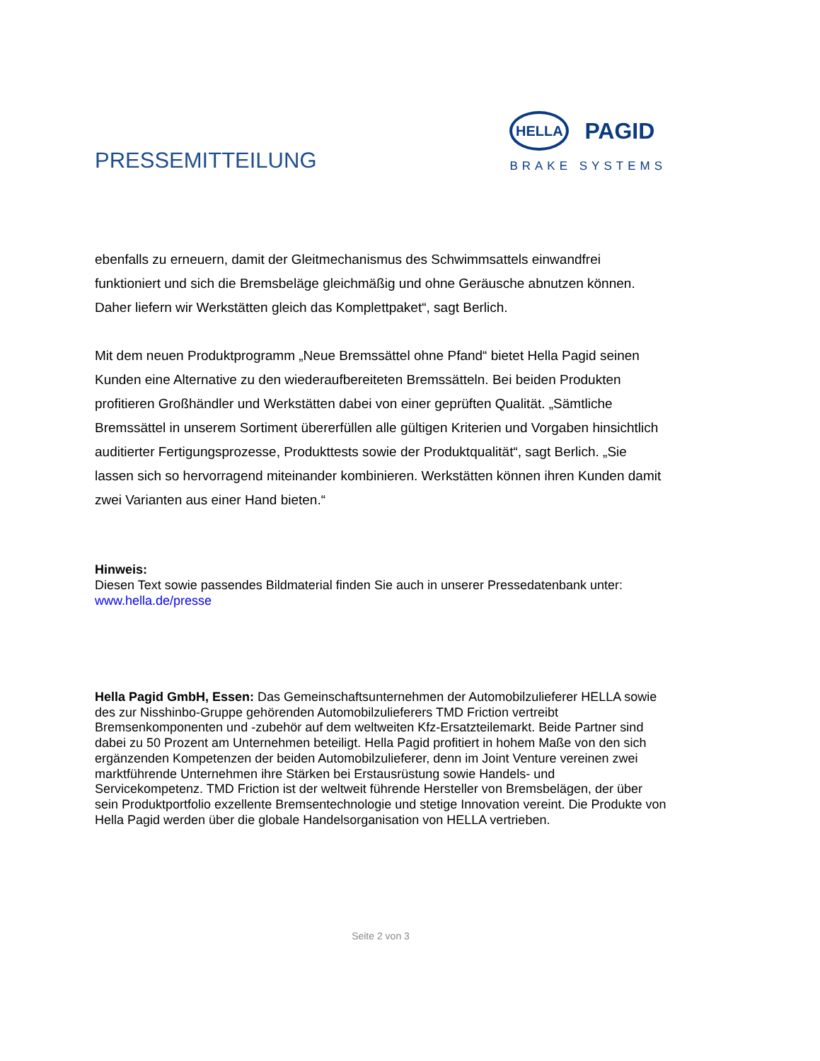PRESSEMITTEILUNG
HELLA
PAGID
BRAKE SYSTEMS
ebenfalls zu erneuern, damit der Gleitmechanismus des Schwimmsattels einwandfrei funktioniert und sich die Bremsbeläge gleichmäßig und ohne Geräusche abnutzen können. Daher liefern wir Werkstätten gleich das Komplettpaket“, sagt Berlich.
Mit dem neuen Produktprogramm „Neue Bremssättel ohne Pfand“ bietet Hella Pagid seinen Kunden eine Alternative zu den wiederaufbereiteten Bremssätteln. Bei beiden Produkten profitieren Großhändler und Werkstätten dabei von einer geprüften Qualität. „Sämtliche Bremssättel in unserem Sortiment übererfüllen alle gültigen Kriterien und Vorgaben hinsichtlich auditierter Fertigungsprozesse, Produkttests sowie der Produktqualität“, sagt Berlich. „Sie lassen sich so hervorragend miteinander kombinieren. Werkstätten können ihren Kunden damit zwei Varianten aus einer Hand bieten.“
Hinweis:
Diesen Text sowie passendes Bildmaterial finden Sie auch in unserer Pressedatenbank unter:
www.hella.de/presse
Hella Pagid GmbH, Essen: Das Gemeinschaftsunternehmen der Automobilzulieferer HELLA sowie des zur Nisshinbo-Gruppe gehörenden Automobilzulieferers TMD Friction vertreibt Bremsenkomponenten und -zubehör auf dem weltweiten Kfz-Ersatzteilemarkt. Beide Partner sind dabei zu 50 Prozent am Unternehmen beteiligt. Hella Pagid profitiert in hohem Maße von den sich ergänzenden Kompetenzen der beiden Automobilzulieferer, denn im Joint Venture vereinen zwei marktführende Unternehmen ihre Stärken bei Erstausrüstung sowie Handels- und Servicekompetenz. TMD Friction ist der weltweit führende Hersteller von Bremsbelägen, der über sein Produktportfolio exzellente Bremsentechnologie und stetige Innovation vereint. Die Produkte von Hella Pagid werden über die globale Handelsorganisation von HELLA vertrieben.
Seite 2 von 3